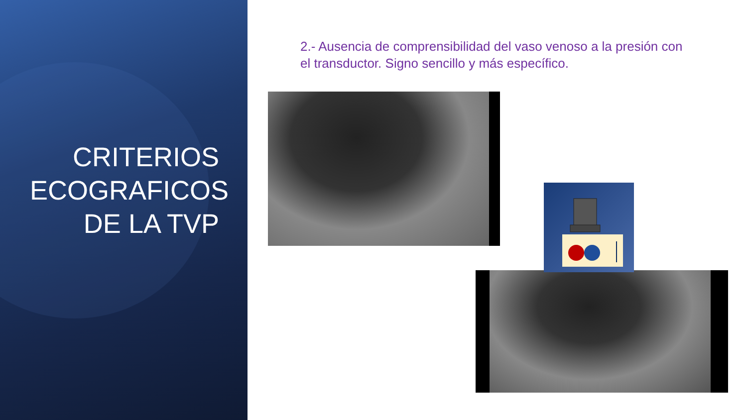CRITERIOS ECOGRAFICOS DE LA TVP
2.- Ausencia de comprensibilidad del vaso venoso a la presión con el transductor. Signo sencillo y más específico.